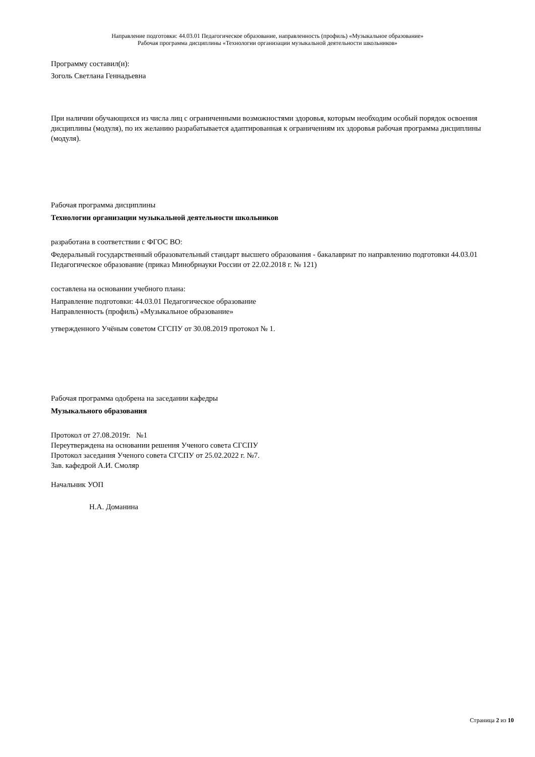Направление подготовки: 44.03.01 Педагогическое образование, направленность (профиль) «Музыкальное образование»
Рабочая программа дисциплины «Технологии организации музыкальной деятельности школьников»
Программу составил(и):
Зоголь Светлана Геннадьевна
При наличии обучающихся из числа лиц с ограниченными возможностями здоровья, которым необходим особый порядок освоения дисциплины (модуля), по их желанию разрабатывается адаптированная к ограничениям их здоровья рабочая программа дисциплины (модуля).
Рабочая программа дисциплины
Технологии организации музыкальной деятельности школьников
разработана в соответствии с ФГОС ВО:
Федеральный государственный образовательный стандарт высшего образования - бакалавриат по направлению подготовки 44.03.01 Педагогическое образование (приказ Минобрнауки России от 22.02.2018 г. № 121)
составлена на основании учебного плана:
Направление подготовки: 44.03.01 Педагогическое образование
Направленность (профиль) «Музыкальное образование»
утвержденного Учёным советом СГСПУ от 30.08.2019 протокол № 1.
Рабочая программа одобрена на заседании кафедры
Музыкального образования
Протокол от 27.08.2019г. №1
Переутверждена на основании решения Ученого совета СГСПУ
Протокол заседания Ученого совета СГСПУ от 25.02.2022 г. №7.
Зав. кафедрой А.И. Смоляр
Начальник УОП
Н.А. Доманина
Страница 2 из 10